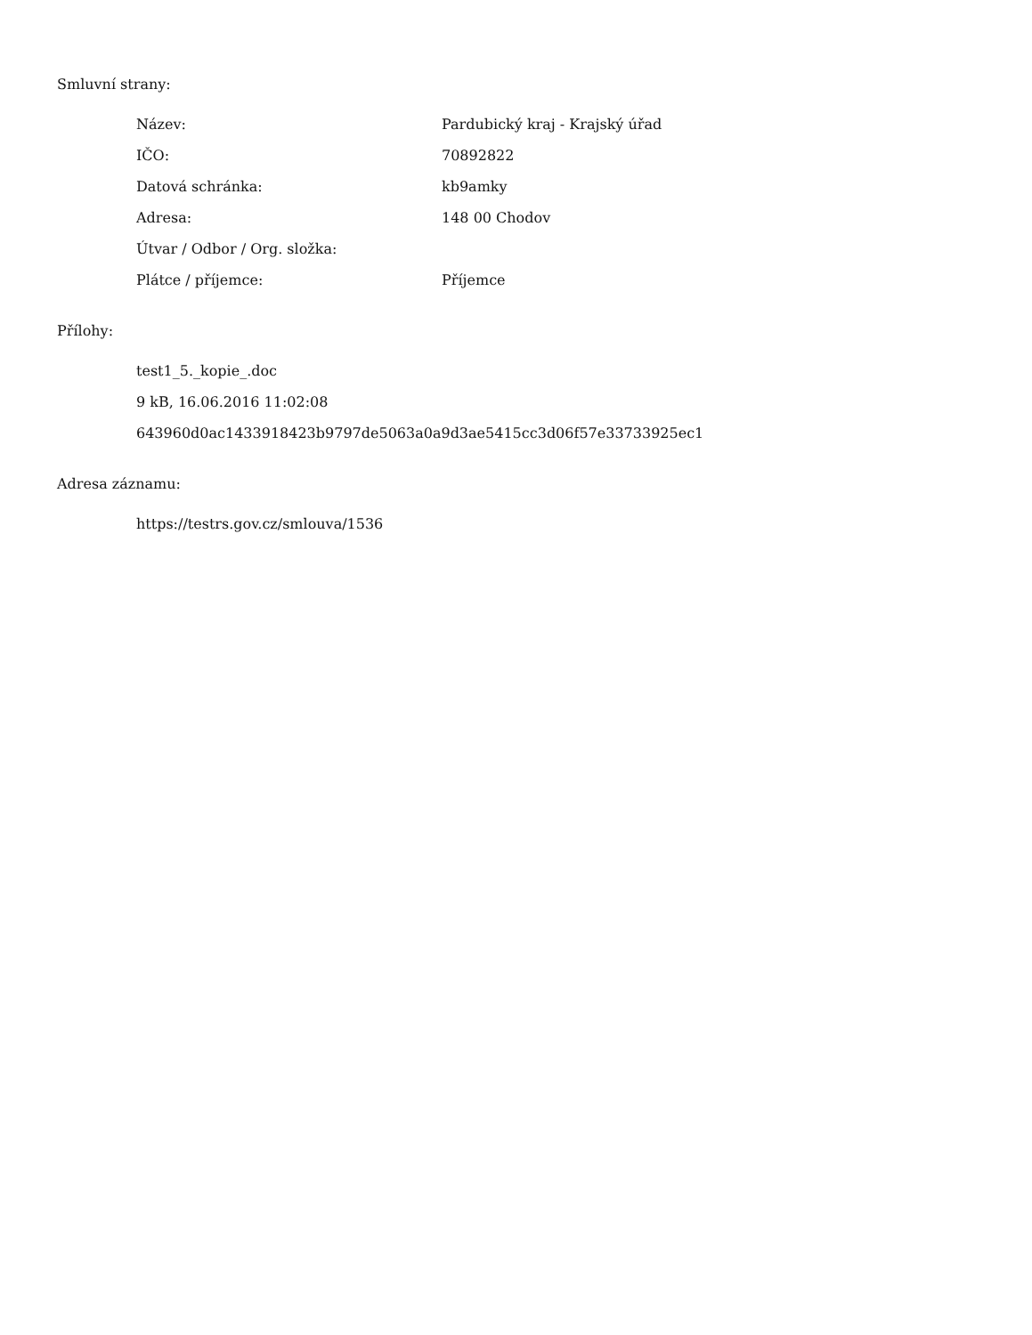Smluvní strany:
| Název: | Pardubický kraj - Krajský úřad |
| IČO: | 70892822 |
| Datová schránka: | kb9amky |
| Adresa: | 148 00 Chodov |
| Útvar / Odbor / Org. složka: | |
| Plátce / příjemce: | Příjemce |
Přílohy:
test1_5._kopie_.doc
9 kB, 16.06.2016 11:02:08
643960d0ac1433918423b9797de5063a0a9d3ae5415cc3d06f57e33733925ec1
Adresa záznamu:
https://testrs.gov.cz/smlouva/1536